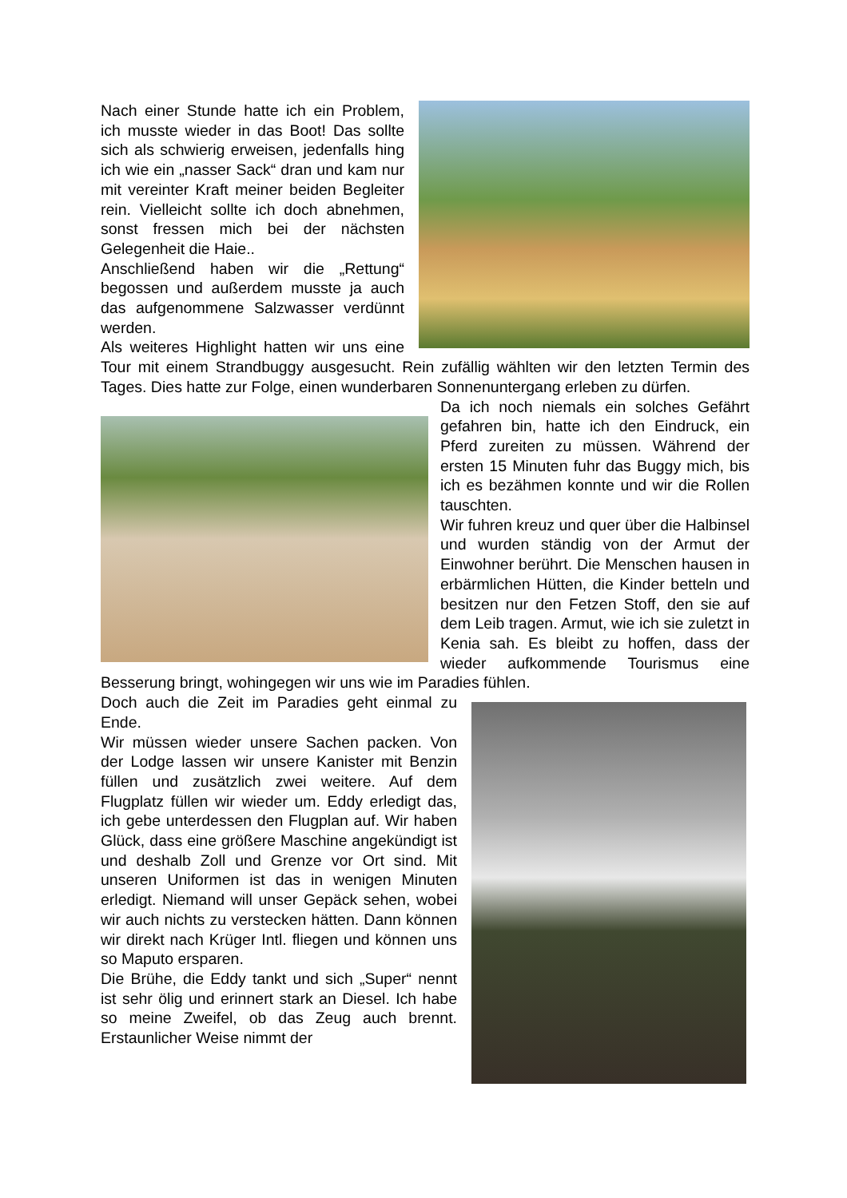Nach einer Stunde hatte ich ein Problem, ich musste wieder in das Boot! Das sollte sich als schwierig erweisen, jedenfalls hing ich wie ein „nasser Sack“ dran und kam nur mit vereinter Kraft meiner beiden Begleiter rein. Vielleicht sollte ich doch abnehmen, sonst fressen mich bei der nächsten Gelegenheit die Haie..
Anschließend haben wir die „Rettung“ begossen und außerdem musste ja auch das aufgenommene Salzwasser verdünnt werden.
Als weiteres Highlight hatten wir uns eine Tour mit einem Strandbuggy ausgesucht. Rein zufällig wählten wir den letzten Termin des Tages. Dies hatte zur Folge, einen wunderbaren Sonnenuntergang erleben zu dürfen.
Da ich noch niemals ein solches Gefährt gefahren bin, hatte ich den Eindruck, ein Pferd zureiten zu müssen. Während der ersten 15 Minuten fuhr das Buggy mich, bis ich es bezähmen konnte und wir die Rollen tauschten.
Wir fuhren kreuz und quer über die Halbinsel und wurden ständig von der Armut der Einwohner berührt. Die Menschen hausen in erbärmlichen Hütten, die Kinder betteln und besitzen nur den Fetzen Stoff, den sie auf dem Leib tragen. Armut, wie ich sie zuletzt in Kenia sah. Es bleibt zu hoffen, dass der wieder aufkommende Tourismus eine Besserung bringt, wohingegen wir uns wie im Paradies fühlen.
Doch auch die Zeit im Paradies geht einmal zu Ende.
Wir müssen wieder unsere Sachen packen. Von der Lodge lassen wir unsere Kanister mit Benzin füllen und zusätzlich zwei weitere. Auf dem Flugplatz füllen wir wieder um. Eddy erledigt das, ich gebe unterdessen den Flugplan auf. Wir haben Glück, dass eine größere Maschine angekündigt ist und deshalb Zoll und Grenze vor Ort sind. Mit unseren Uniformen ist das in wenigen Minuten erledigt. Niemand will unser Gepäck sehen, wobei wir auch nichts zu verstecken hätten. Dann können wir direkt nach Krüger Intl. fliegen und können uns so Maputo ersparen.
Die Brühe, die Eddy tankt und sich „Super“ nennt ist sehr ölig und erinnert stark an Diesel. Ich habe so meine Zweifel, ob das Zeug auch brennt. Erstaunlicher Weise nimmt der